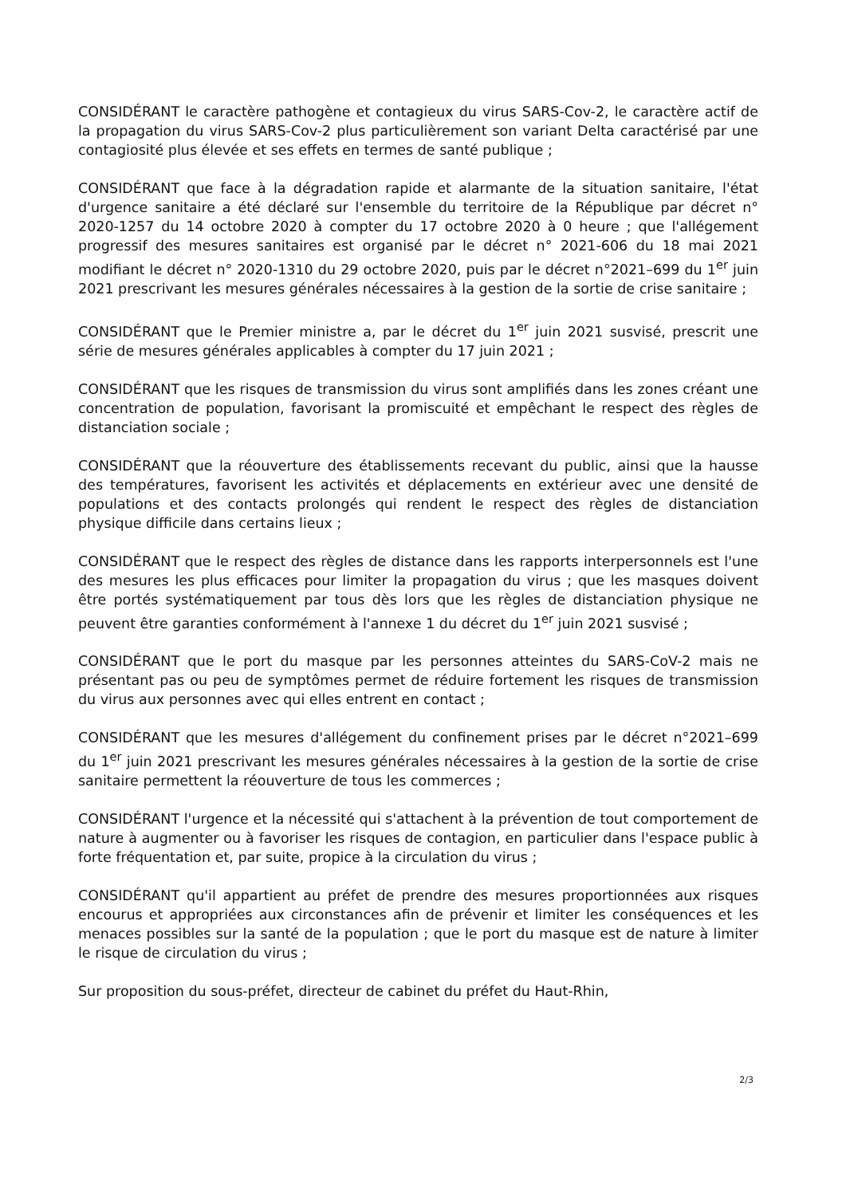CONSIDÉRANT le caractère pathogène et contagieux du virus SARS-Cov-2, le caractère actif de la propagation du virus SARS-Cov-2 plus particulièrement son variant Delta caractérisé par une contagiosité plus élevée et ses effets en termes de santé publique ;
CONSIDÉRANT que face à la dégradation rapide et alarmante de la situation sanitaire, l'état d'urgence sanitaire a été déclaré sur l'ensemble du territoire de la République par décret n° 2020-1257 du 14 octobre 2020 à compter du 17 octobre 2020 à 0 heure ; que l'allégement progressif des mesures sanitaires est organisé par le décret n° 2021-606 du 18 mai 2021 modifiant le décret n° 2020-1310 du 29 octobre 2020, puis par le décret n°2021–699 du 1<sup>er</sup> juin 2021 prescrivant les mesures générales nécessaires à la gestion de la sortie de crise sanitaire ;
CONSIDÉRANT que le Premier ministre a, par le décret du 1<sup>er</sup> juin 2021 susvisé, prescrit une série de mesures générales applicables à compter du 17 juin 2021 ;
CONSIDÉRANT que les risques de transmission du virus sont amplifiés dans les zones créant une concentration de population, favorisant la promiscuité et empêchant le respect des règles de distanciation sociale ;
CONSIDÉRANT que la réouverture des établissements recevant du public, ainsi que la hausse des températures, favorisent les activités et déplacements en extérieur avec une densité de populations et des contacts prolongés qui rendent le respect des règles de distanciation physique difficile dans certains lieux ;
CONSIDÉRANT que le respect des règles de distance dans les rapports interpersonnels est l'une des mesures les plus efficaces pour limiter la propagation du virus ; que les masques doivent être portés systématiquement par tous dès lors que les règles de distanciation physique ne peuvent être garanties conformément à l'annexe 1 du décret du 1<sup>er</sup> juin 2021 susvisé ;
CONSIDÉRANT que le port du masque par les personnes atteintes du SARS-CoV-2 mais ne présentant pas ou peu de symptômes permet de réduire fortement les risques de transmission du virus aux personnes avec qui elles entrent en contact ;
CONSIDÉRANT que les mesures d'allégement du confinement prises par le décret n°2021–699 du 1<sup>er</sup> juin 2021 prescrivant les mesures générales nécessaires à la gestion de la sortie de crise sanitaire permettent la réouverture de tous les commerces ;
CONSIDÉRANT l'urgence et la nécessité qui s'attachent à la prévention de tout comportement de nature à augmenter ou à favoriser les risques de contagion, en particulier dans l'espace public à forte fréquentation et, par suite, propice à la circulation du virus ;
CONSIDÉRANT qu'il appartient au préfet de prendre des mesures proportionnées aux risques encourus et appropriées aux circonstances afin de prévenir et limiter les conséquences et les menaces possibles sur la santé de la population ; que le port du masque est de nature à limiter le risque de circulation du virus ;
Sur proposition du sous-préfet, directeur de cabinet du préfet du Haut-Rhin,
2/3